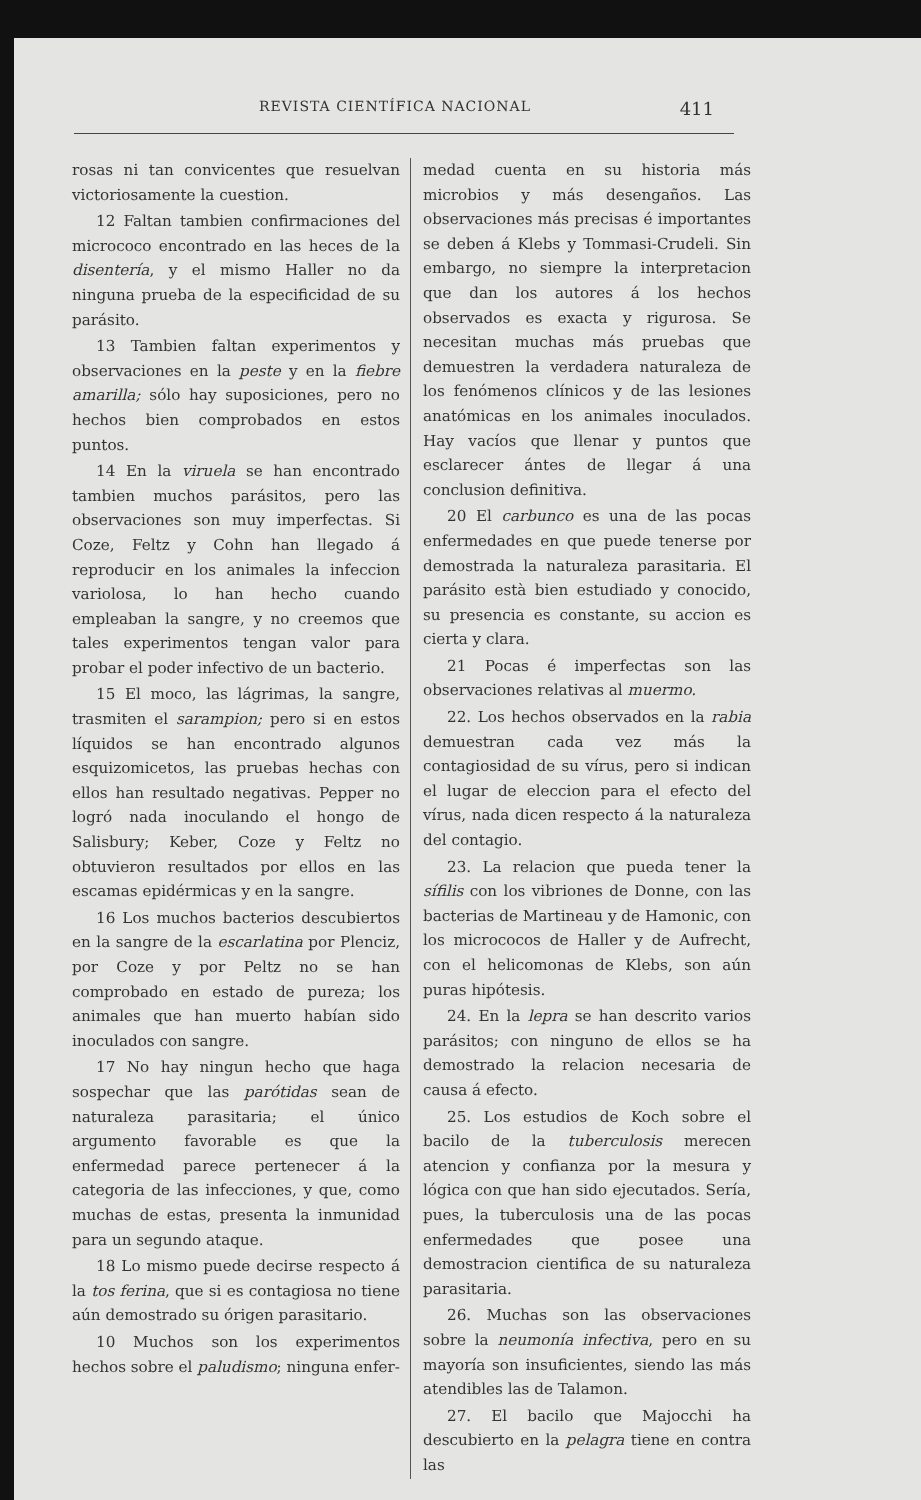REVISTA CIENTÍFICA NACIONAL 411
rosas ni tan convicentes que resuelvan victoriosamente la cuestion.
12 Faltan tambien confirmaciones del micrococo encontrado en las heces de la disentería, y el mismo Haller no da ninguna prueba de la especificidad de su parásito.
13 Tambien faltan experimentos y observaciones en la peste y en la fiebre amarilla; sólo hay suposiciones, pero no hechos bien comprobados en estos puntos.
14 En la viruela se han encontrado tambien muchos parásitos, pero las observaciones son muy imperfectas. Si Coze, Feltz y Cohn han llegado á reproducir en los animales la infeccion variolosa, lo han hecho cuando empleaban la sangre, y no creemos que tales experimentos tengan valor para probar el poder infectivo de un bacterio.
15 El moco, las lágrimas, la sangre, trasmiten el sarampion; pero si en estos líquidos se han encontrado algunos esquizomicetos, las pruebas hechas con ellos han resultado negativas. Pepper no logró nada inoculando el hongo de Salisbury; Keber, Coze y Feltz no obtuvieron resultados por ellos en las escamas epidérmicas y en la sangre.
16 Los muchos bacterios descubiertos en la sangre de la escarlatina por Plenciz, por Coze y por Peltz no se han comprobado en estado de pureza; los animales que han muerto habían sido inoculados con sangre.
17 No hay ningun hecho que haga sospechar que las parótidas sean de naturaleza parasitaria; el único argumento favorable es que la enfermedad parece pertenecer á la categoria de las infecciones, y que, como muchas de estas, presenta la inmunidad para un segundo ataque.
18 Lo mismo puede decirse respecto á la tos ferina, que si es contagiosa no tiene aún demostrado su órigen parasitario.
10 Muchos son los experimentos hechos sobre el paludismo; ninguna enfer-
medad cuenta en su historia más microbios y más desengaños. Las observaciones más precisas é importantes se deben á Klebs y Tommasi-Crudeli. Sin embargo, no siempre la interpretacion que dan los autores á los hechos observados es exacta y rigurosa. Se necesitan muchas más pruebas que demuestren la verdadera naturaleza de los fenómenos clínicos y de las lesiones anatómicas en los animales inoculados. Hay vacíos que llenar y puntos que esclarecer ántes de llegar á una conclusion definitiva.
20 El carbunco es una de las pocas enfermedades en que puede tenerse por demostrada la naturaleza parasitaria. El parásito està bien estudiado y conocido, su presencia es constante, su accion es cierta y clara.
21 Pocas é imperfectas son las observaciones relativas al muermo.
22. Los hechos observados en la rabia demuestran cada vez más la contagiosidad de su vírus, pero si indican el lugar de eleccion para el efecto del vírus, nada dicen respecto á la naturaleza del contagio.
23. La relacion que pueda tener la sífilis con los vibriones de Donne, con las bacterias de Martineau y de Hamonic, con los micrococos de Haller y de Aufrecht, con el helicomonas de Klebs, son aún puras hipótesis.
24. En la lepra se han descrito varios parásitos; con ninguno de ellos se ha demostrado la relacion necesaria de causa á efecto.
25. Los estudios de Koch sobre el bacilo de la tuberculosis merecen atencion y confianza por la mesura y lógica con que han sido ejecutados. Sería, pues, la tuberculosis una de las pocas enfermedades que posee una demostracion cientifica de su naturaleza parasitaria.
26. Muchas son las observaciones sobre la neumonía infectiva, pero en su mayoría son insuficientes, siendo las más atendibles las de Talamon.
27. El bacilo que Majocchi ha descubierto en la pelagra tiene en contra las